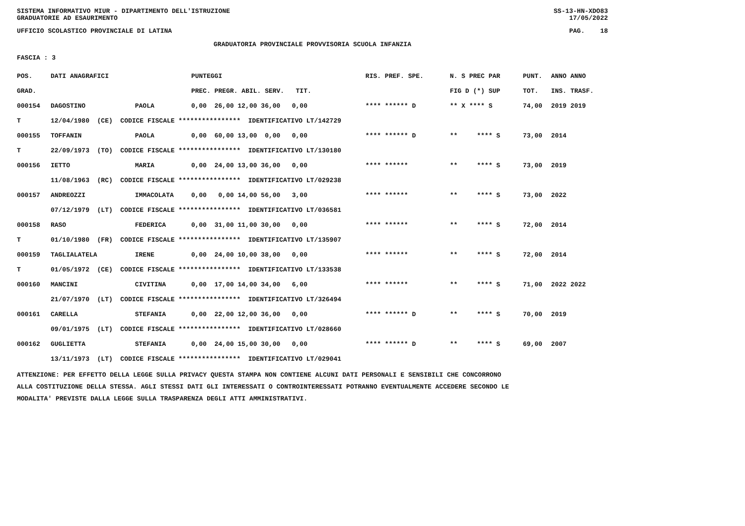SISTEMA INFORMATIVO MIUR - DIPARTIMENTO DELL'ISTRUZIONE SS-13-HN-XDO83
GRADUATORIE AD ESAURIMENTO 17/05/2022
UFFICIO SCOLASTICO PROVINCIALE DI LATINA PAG. 18
GRADUATORIA PROVINCIALE PROVVISORIA SCUOLA INFANZIA
FASCIA : 3
| POS. | DATI ANAGRAFICI | | PUNTEGGI | RIS. PREF. SPE. | N. S PREC PAR | PUNT. | ANNO ANNO |
| --- | --- | --- | --- | --- | --- | --- | --- |
| GRAD. | | | PREC. PREGR. ABIL. SERV. TIT. | | FIG D (*) SUP | TOT. | INS. TRASF. |
| 000154 | DAGOSTINO | PAOLA | 0,00 26,00 12,00 36,00 0,00 | **** ****** D | ** X **** S | 74,00 | 2019 2019 |
| T | 12/04/1980 (CE) CODICE FISCALE **************** IDENTIFICATIVO LT/142729 | | | | | | |
| 000155 | TOFFANIN | PAOLA | 0,00 60,00 13,00 0,00 0,00 | **** ****** D | ** **** S | 73,00 | 2014 |
| T | 22/09/1973 (TO) CODICE FISCALE **************** IDENTIFICATIVO LT/130180 | | | | | | |
| 000156 | IETTO | MARIA | 0,00 24,00 13,00 36,00 0,00 | **** ****** | ** **** S | 73,00 | 2019 |
| | 11/08/1963 (RC) CODICE FISCALE **************** IDENTIFICATIVO LT/029238 | | | | | | |
| 000157 | ANDREOZZI | IMMACOLATA | 0,00 0,00 14,00 56,00 3,00 | **** ****** | ** **** S | 73,00 | 2022 |
| | 07/12/1979 (LT) CODICE FISCALE **************** IDENTIFICATIVO LT/036581 | | | | | | |
| 000158 | RASO | FEDERICA | 0,00 31,00 11,00 30,00 0,00 | **** ****** | ** **** S | 72,00 | 2014 |
| T | 01/10/1980 (FR) CODICE FISCALE **************** IDENTIFICATIVO LT/135907 | | | | | | |
| 000159 | TAGLIALATELA | IRENE | 0,00 24,00 10,00 38,00 0,00 | **** ****** | ** **** S | 72,00 | 2014 |
| T | 01/05/1972 (CE) CODICE FISCALE **************** IDENTIFICATIVO LT/133538 | | | | | | |
| 000160 | MANCINI | CIVITINA | 0,00 17,00 14,00 34,00 6,00 | **** ****** | ** **** S | 71,00 | 2022 2022 |
| | 21/07/1970 (LT) CODICE FISCALE **************** IDENTIFICATIVO LT/326494 | | | | | | |
| 000161 | CARELLA | STEFANIA | 0,00 22,00 12,00 36,00 0,00 | **** ****** D | ** **** S | 70,00 | 2019 |
| | 09/01/1975 (LT) CODICE FISCALE **************** IDENTIFICATIVO LT/028660 | | | | | | |
| 000162 | GUGLIETTA | STEFANIA | 0,00 24,00 15,00 30,00 0,00 | **** ****** D | ** **** S | 69,00 | 2007 |
| | 13/11/1973 (LT) CODICE FISCALE **************** IDENTIFICATIVO LT/029041 | | | | | | |
ATTENZIONE: PER EFFETTO DELLA LEGGE SULLA PRIVACY QUESTA STAMPA NON CONTIENE ALCUNI DATI PERSONALI E SENSIBILI CHE CONCORRONO
ALLA COSTITUZIONE DELLA STESSA. AGLI STESSI DATI GLI INTERESSATI O CONTROINTERESSATI POTRANNO EVENTUALMENTE ACCEDERE SECONDO LE
MODALITA' PREVISTE DALLA LEGGE SULLA TRASPARENZA DEGLI ATTI AMMINISTRATIVI.